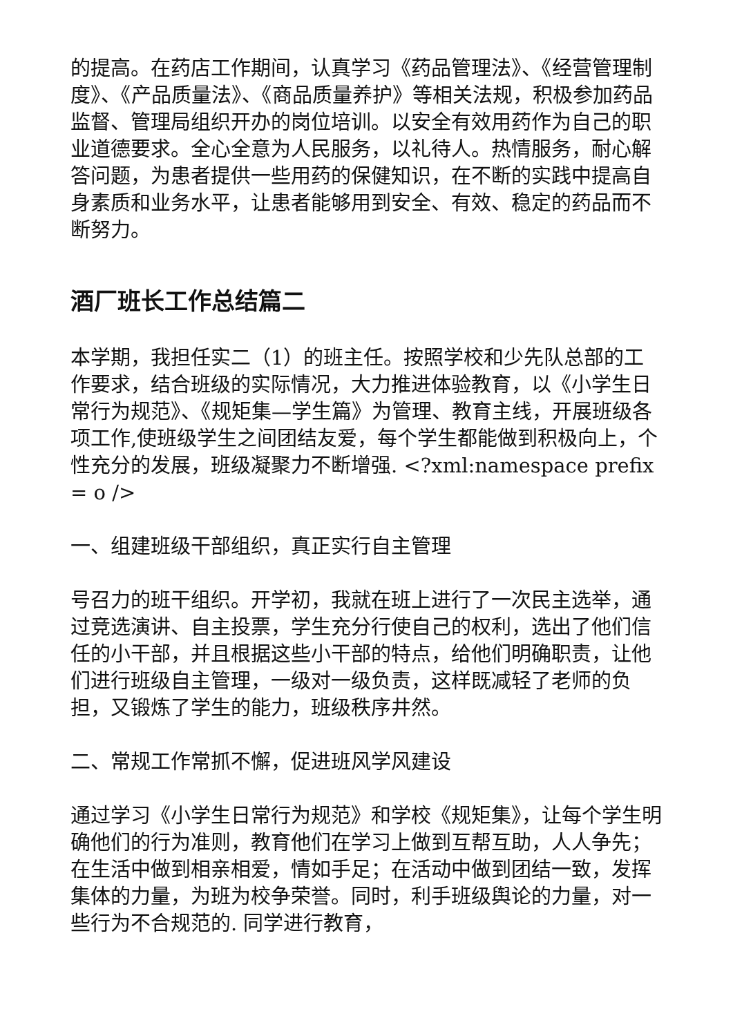的提高。在药店工作期间，认真学习《药品管理法》、《经营管理制度》、《产品质量法》、《商品质量养护》等相关法规，积极参加药品监督、管理局组织开办的岗位培训。以安全有效用药作为自己的职业道德要求。全心全意为人民服务，以礼待人。热情服务，耐心解答问题，为患者提供一些用药的保健知识，在不断的实践中提高自身素质和业务水平，让患者能够用到安全、有效、稳定的药品而不断努力。
酒厂班长工作总结篇二
本学期，我担任实二（1）的班主任。按照学校和少先队总部的工作要求，结合班级的实际情况，大力推进体验教育，以《小学生日常行为规范》、《规矩集—学生篇》为管理、教育主线，开展班级各项工作,使班级学生之间团结友爱，每个学生都能做到积极向上，个性充分的发展，班级凝聚力不断增强. <?xml:namespace prefix = o />
一、组建班级干部组织，真正实行自主管理
号召力的班干组织。开学初，我就在班上进行了一次民主选举，通过竞选演讲、自主投票，学生充分行使自己的权利，选出了他们信任的小干部，并且根据这些小干部的特点，给他们明确职责，让他们进行班级自主管理，一级对一级负责，这样既减轻了老师的负担，又锻炼了学生的能力，班级秩序井然。
二、常规工作常抓不懈，促进班风学风建设
通过学习《小学生日常行为规范》和学校《规矩集》，让每个学生明确他们的行为准则，教育他们在学习上做到互帮互助，人人争先；在生活中做到相亲相爱，情如手足；在活动中做到团结一致，发挥集体的力量，为班为校争荣誉。同时，利手班级舆论的力量，对一些行为不合规范的. 同学进行教育，